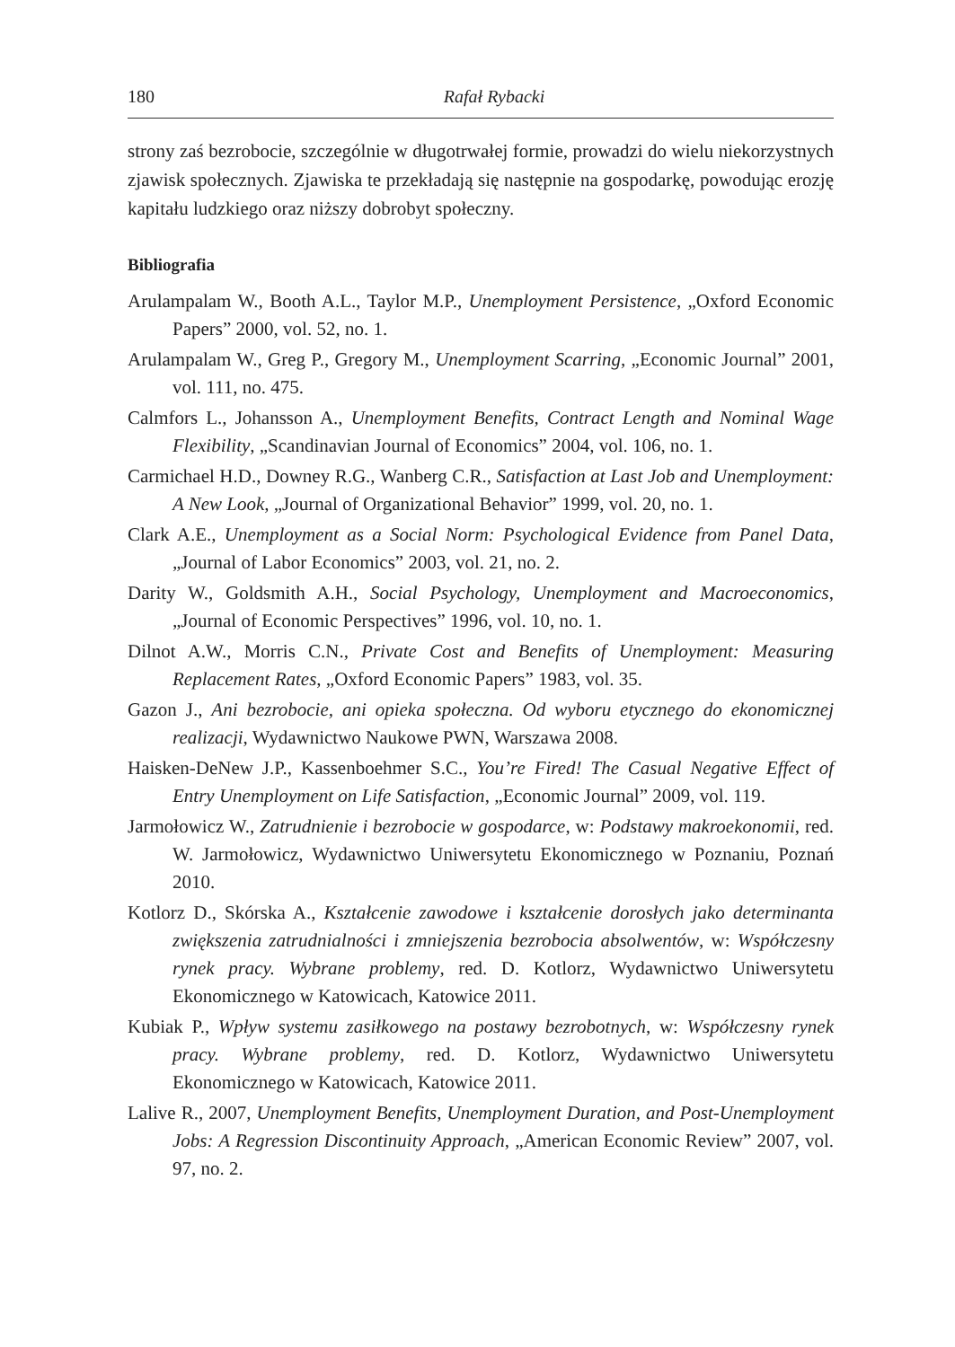180 Rafał Rybacki
strony zaś bezrobocie, szczególnie w długotrwałej formie, prowadzi do wielu niekorzystnych zjawisk społecznych. Zjawiska te przekładają się następnie na gospodarkę, powodując erozję kapitału ludzkiego oraz niższy dobrobyt społeczny.
Bibliografia
Arulampalam W., Booth A.L., Taylor M.P., Unemployment Persistence, „Oxford Economic Papers” 2000, vol. 52, no. 1.
Arulampalam W., Greg P., Gregory M., Unemployment Scarring, „Economic Journal” 2001, vol. 111, no. 475.
Calmfors L., Johansson A., Unemployment Benefits, Contract Length and Nominal Wage Flexibility, „Scandinavian Journal of Economics” 2004, vol. 106, no. 1.
Carmichael H.D., Downey R.G., Wanberg C.R., Satisfaction at Last Job and Unemployment: A New Look, „Journal of Organizational Behavior” 1999, vol. 20, no. 1.
Clark A.E., Unemployment as a Social Norm: Psychological Evidence from Panel Data, „Journal of Labor Economics” 2003, vol. 21, no. 2.
Darity W., Goldsmith A.H., Social Psychology, Unemployment and Macroeconomics, „Journal of Economic Perspectives” 1996, vol. 10, no. 1.
Dilnot A.W., Morris C.N., Private Cost and Benefits of Unemployment: Measuring Replacement Rates, „Oxford Economic Papers” 1983, vol. 35.
Gazon J., Ani bezrobocie, ani opieka społeczna. Od wyboru etycznego do ekonomicznej realizacji, Wydawnictwo Naukowe PWN, Warszawa 2008.
Haisken-DeNew J.P., Kassenboehmer S.C., You’re Fired! The Casual Negative Effect of Entry Unemployment on Life Satisfaction, „Economic Journal” 2009, vol. 119.
Jarmołowicz W., Zatrudnienie i bezrobocie w gospodarce, w: Podstawy makroekonomii, red. W. Jarmołowicz, Wydawnictwo Uniwersytetu Ekonomicznego w Poznaniu, Poznań 2010.
Kotlorz D., Skórska A., Kształcenie zawodowe i kształcenie dorosłych jako determinanta zwiększenia zatrudnialności i zmniejszenia bezrobocia absolwentów, w: Współczesny rynek pracy. Wybrane problemy, red. D. Kotlorz, Wydawnictwo Uniwersytetu Ekonomicznego w Katowicach, Katowice 2011.
Kubiak P., Wpływ systemu zasiłkowego na postawy bezrobotnych, w: Współczesny rynek pracy. Wybrane problemy, red. D. Kotlorz, Wydawnictwo Uniwersytetu Ekonomicznego w Katowicach, Katowice 2011.
Lalive R., 2007, Unemployment Benefits, Unemployment Duration, and Post-Unemployment Jobs: A Regression Discontinuity Approach, „American Economic Review” 2007, vol. 97, no. 2.